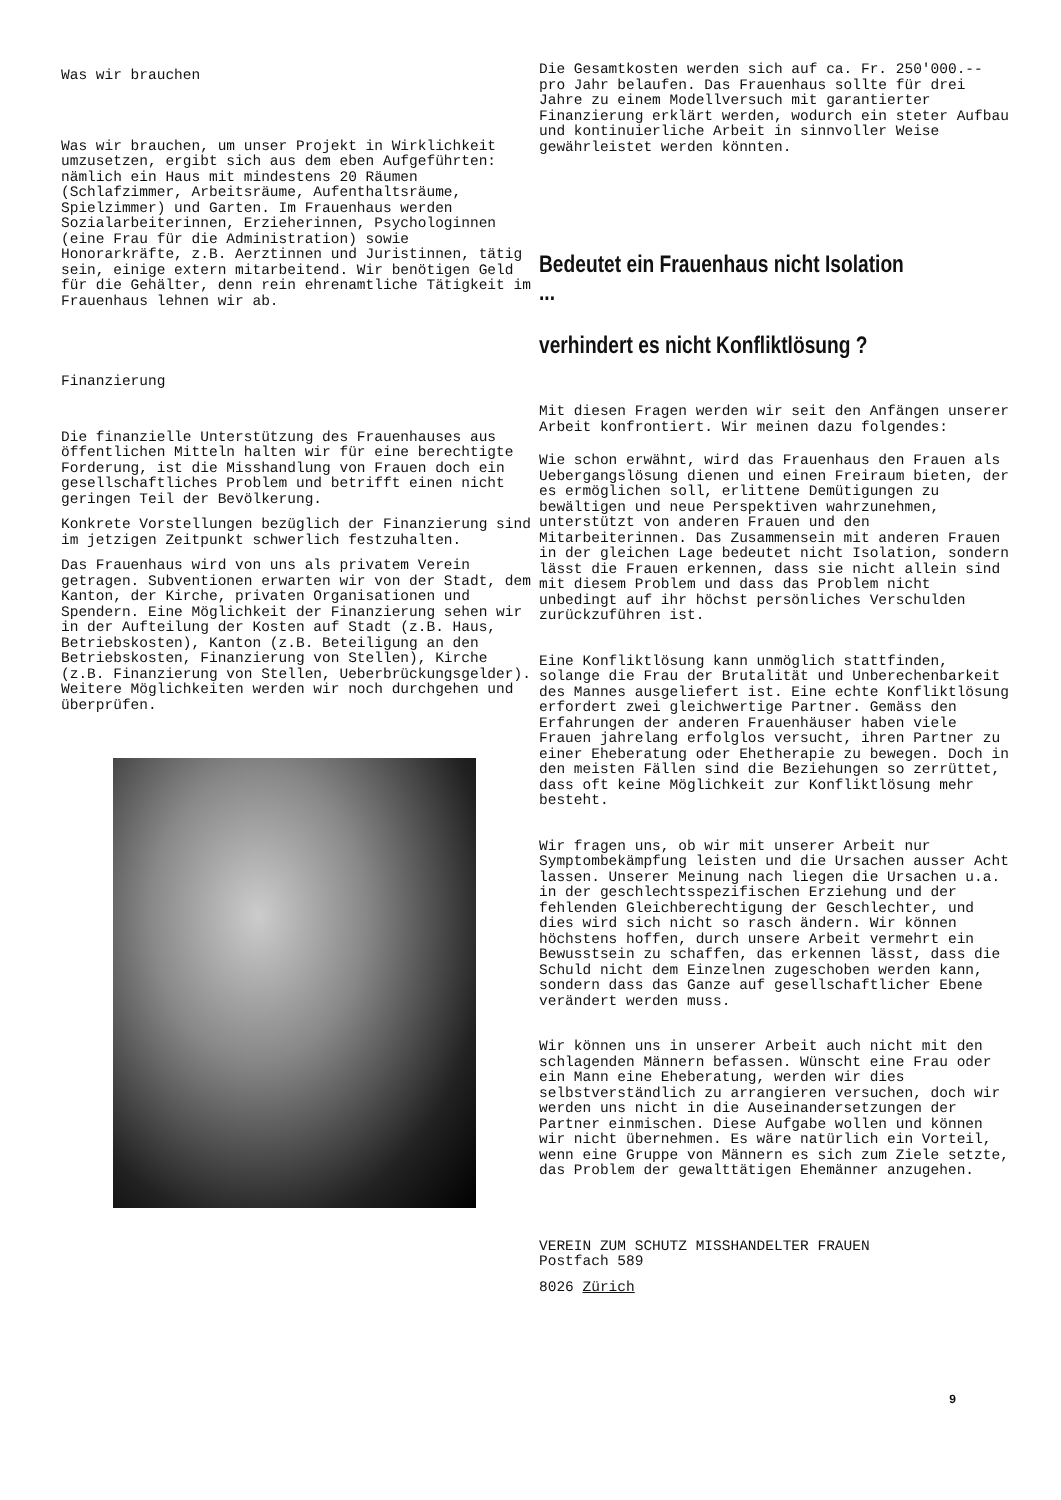Was wir brauchen
Was wir brauchen, um unser Projekt in Wirklichkeit umzusetzen, ergibt sich aus dem eben Aufgeführten: nämlich ein Haus mit mindestens 20 Räumen (Schlafzimmer, Arbeitsräume, Aufenthaltsräume, Spielzimmer) und Garten. Im Frauenhaus werden Sozialarbeiterinnen, Erzieherinnen, Psychologinnen (eine Frau für die Administration) sowie Honorarkräfte, z.B. Aerztinnen und Juristinnen, tätig sein, einige extern mitarbeitend. Wir benötigen Geld für die Gehälter, denn rein ehrenamtliche Tätigkeit im Frauenhaus lehnen wir ab.
Finanzierung
Die finanzielle Unterstützung des Frauenhauses aus öffentlichen Mitteln halten wir für eine berechtigte Forderung, ist die Misshandlung von Frauen doch ein gesellschaftliches Problem und betrifft einen nicht geringen Teil der Bevölkerung.
Konkrete Vorstellungen bezüglich der Finanzierung sind im jetzigen Zeitpunkt schwerlich festzuhalten.
Das Frauenhaus wird von uns als privatem Verein getragen. Subventionen erwarten wir von der Stadt, dem Kanton, der Kirche, privaten Organisationen und Spendern. Eine Möglichkeit der Finanzierung sehen wir in der Aufteilung der Kosten auf Stadt (z.B. Haus, Betriebskosten), Kanton (z.B. Beteiligung an den Betriebskosten, Finanzierung von Stellen), Kirche (z.B. Finanzierung von Stellen, Ueberbrückungsgelder). Weitere Möglichkeiten werden wir noch durchgehen und überprüfen.
Die Gesamtkosten werden sich auf ca. Fr. 250'000.-- pro Jahr belaufen. Das Frauenhaus sollte für drei Jahre zu einem Modellversuch mit garantierter Finanzierung erklärt werden, wodurch ein steter Aufbau und kontinuierliche Arbeit in sinnvoller Weise gewährleistet werden könnten.
Bedeutet ein Frauenhaus nicht Isolation ...
verhindert es nicht Konfliktlösung ?
Mit diesen Fragen werden wir seit den Anfängen unserer Arbeit konfrontiert. Wir meinen dazu folgendes:
Wie schon erwähnt, wird das Frauenhaus den Frauen als Uebergangslösung dienen und einen Freiraum bieten, der es ermöglichen soll, erlittene Demütigungen zu bewältigen und neue Perspektiven wahrzunehmen, unterstützt von anderen Frauen und den Mitarbeiterinnen. Das Zusammensein mit anderen Frauen in der gleichen Lage bedeutet nicht Isolation, sondern lässt die Frauen erkennen, dass sie nicht allein sind mit diesem Problem und dass das Problem nicht unbedingt auf ihr höchst persönliches Verschulden zurückzuführen ist.
Eine Konfliktlösung kann unmöglich stattfinden, solange die Frau der Brutalität und Unberechenbarkeit des Mannes ausgeliefert ist. Eine echte Konfliktlösung erfordert zwei gleichwertige Partner. Gemäss den Erfahrungen der anderen Frauenhäuser haben viele Frauen jahrelang erfolglos versucht, ihren Partner zu einer Eheberatung oder Ehetherapie zu bewegen. Doch in den meisten Fällen sind die Beziehungen so zerrüttet, dass oft keine Möglichkeit zur Konfliktlösung mehr besteht.
Wir fragen uns, ob wir mit unserer Arbeit nur Symptombekämpfung leisten und die Ursachen ausser Acht lassen. Unserer Meinung nach liegen die Ursachen u.a. in der geschlechtsspezifischen Erziehung und der fehlenden Gleichberechtigung der Geschlechter, und dies wird sich nicht so rasch ändern. Wir können höchstens hoffen, durch unsere Arbeit vermehrt ein Bewusstsein zu schaffen, das erkennen lässt, dass die Schuld nicht dem Einzelnen zugeschoben werden kann, sondern dass das Ganze auf gesellschaftlicher Ebene verändert werden muss.
Wir können uns in unserer Arbeit auch nicht mit den schlagenden Männern befassen. Wünscht eine Frau oder ein Mann eine Eheberatung, werden wir dies selbstverständlich zu arrangieren versuchen, doch wir werden uns nicht in die Auseinandersetzungen der Partner einmischen. Diese Aufgabe wollen und können wir nicht übernehmen. Es wäre natürlich ein Vorteil, wenn eine Gruppe von Männern es sich zum Ziele setzte, das Problem der gewalttätigen Ehemänner anzugehen.
VEREIN ZUM SCHUTZ MISSHANDELTER FRAUEN
Postfach 589
8026 Zürich
9